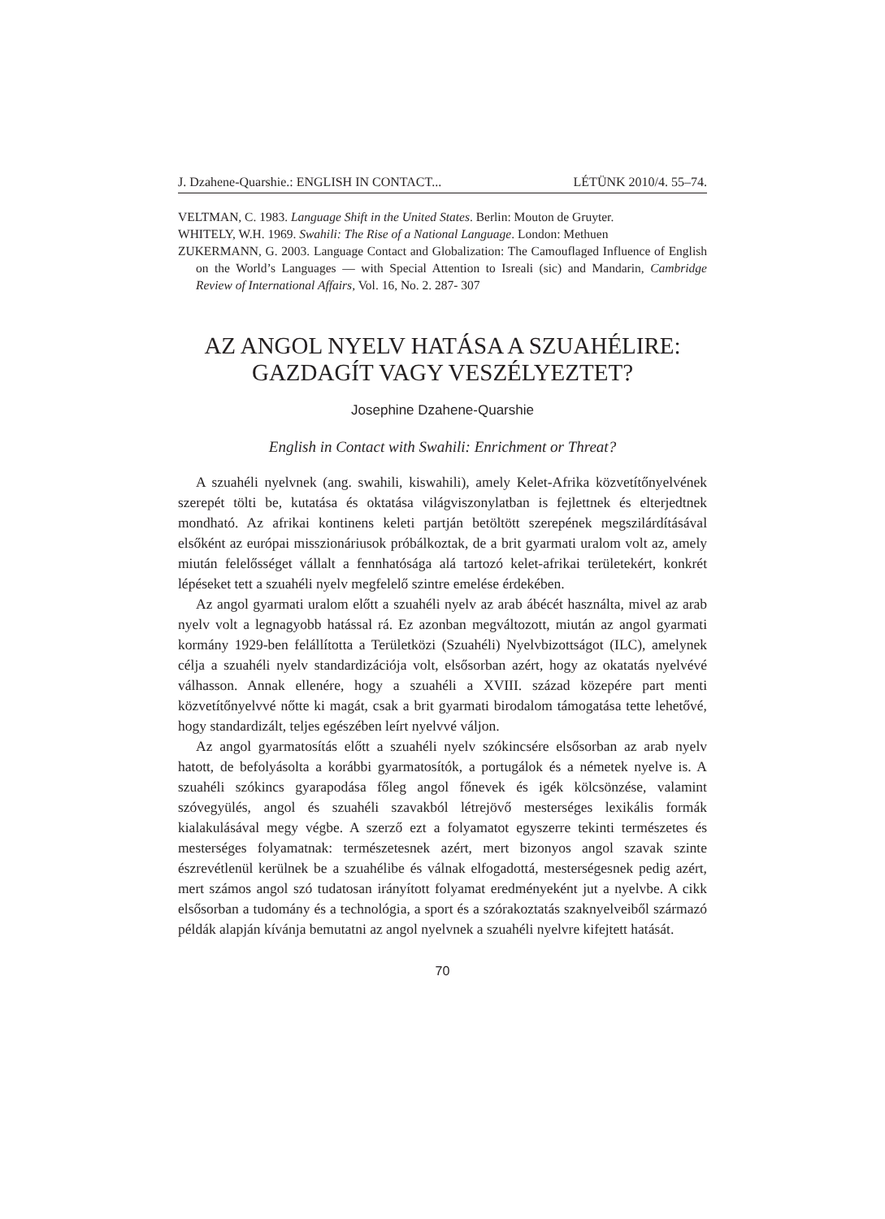J. Dzahene-Quarshie.: ENGLISH IN CONTACT... LÉTÜNK 2010/4. 55–74.
VELTMAN, C. 1983. Language Shift in the United States. Berlin: Mouton de Gruyter.
WHITELY, W.H. 1969. Swahili: The Rise of a National Language. London: Methuen
ZUKERMANN, G. 2003. Language Contact and Globalization: The Camouflaged Influence of English on the World’s Languages — with Special Attention to Isreali (sic) and Mandarin, Cambridge Review of International Affairs, Vol. 16, No. 2. 287- 307
AZ ANGOL NYELV HATÁSA A SZUAHÉLIRE:
GAZDAGÍT VAGY VESZÉLYEZTET?
Josephine Dzahene-Quarshie
English in Contact with Swahili: Enrichment or Threat?
A szuahéli nyelvnek (ang. swahili, kiswahili), amely Kelet-Afrika közvetítőnyelvének szerepét tölti be, kutatása és oktatása világviszonylatban is fejlettnek és elterjedtnek mondható. Az afrikai kontinens keleti partján betöltött szerepének megszilárdításával elsőként az európai misszionáriusok próbálkoztak, de a brit gyarmati uralom volt az, amely miután felelősséget vállalt a fennhatósága alá tartozó kelet-afrikai területekért, konkrét lépéseket tett a szuahéli nyelv megfelelő szintre emelése érdekében.
Az angol gyarmati uralom előtt a szuahéli nyelv az arab ábécét használta, mivel az arab nyelv volt a legnagyobb hatással rá. Ez azonban megváltozott, miután az angol gyarmati kormány 1929-ben felállította a Területközi (Szuahéli) Nyelvbizottságot (ILC), amelynek célja a szuahéli nyelv standardizációja volt, elsősorban azért, hogy az okatatás nyelvévé válhasson. Annak ellenére, hogy a szuahéli a XVIII. század közepére part menti közvetítőnyelvvé nőtte ki magát, csak a brit gyarmati birodalom támogatása tette lehetővé, hogy standardizált, teljes egészében leírt nyelvvé váljon.
Az angol gyarmatosítás előtt a szuahéli nyelv szókincsére elsősorban az arab nyelv hatott, de befolyásolta a korábbi gyarmatosítók, a portugálok és a németek nyelve is. A szuahéli szókincs gyarapodása főleg angol főnevek és igék kölcsönzése, valamint szóvegyülés, angol és szuahéli szavakból létrejövő mesterséges lexikális formák kialakulásával megy végbe. A szerző ezt a folyamatot egyszerre tekinti természetes és mesterséges folyamatnak: természetesnek azért, mert bizonyos angol szavak szinte észrevétlenül kerülnek be a szuahélibe és válnak elfogadottá, mesterségesnek pedig azért, mert számos angol szó tudatosan irányított folyamat eredményeként jut a nyelvbe. A cikk elsősorban a tudomány és a technológia, a sport és a szórakoztatás szaknyelveiből származó példák alapján kívánja bemutatni az angol nyelvnek a szuahéli nyelvre kifejtett hatását.
70